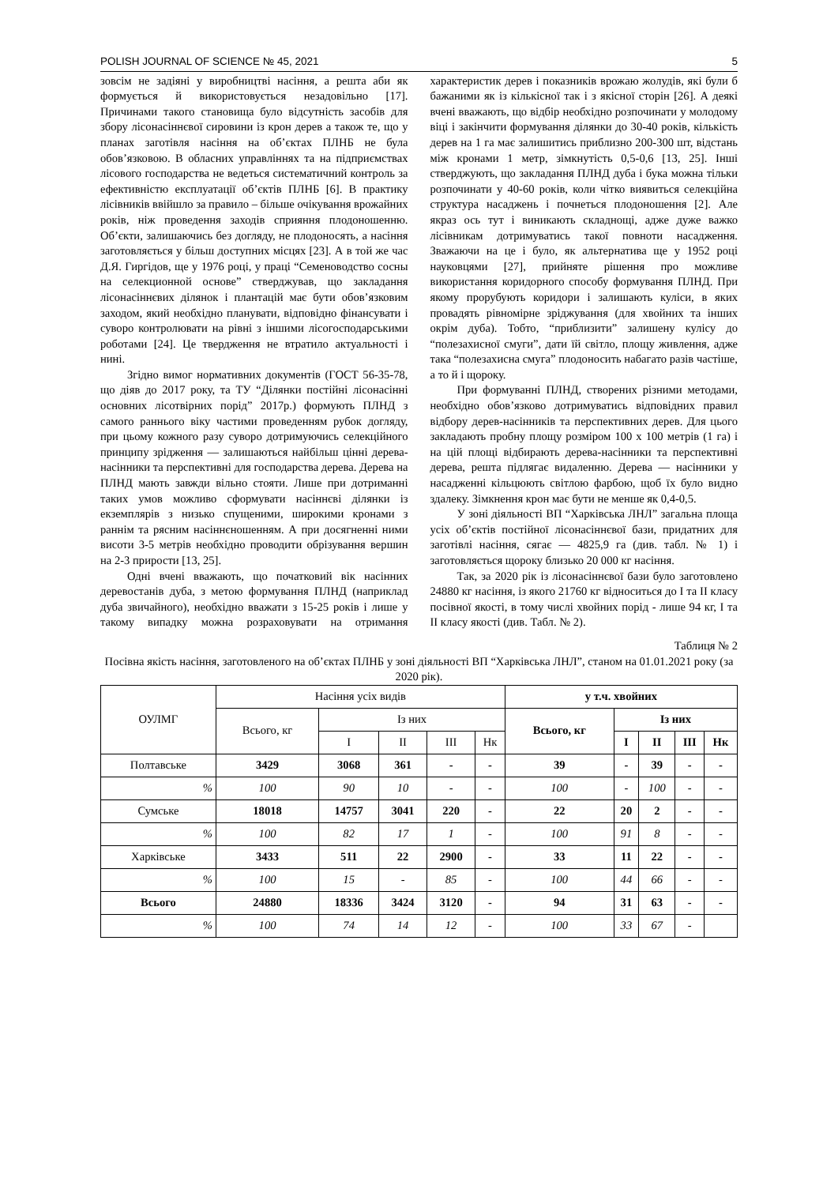POLISH JOURNAL OF SCIENCE № 45, 2021 5
зовсім не задіяні у виробництві насіння, а решта аби як формується й використовується незадовільно [17]. Причинами такого становища було відсутність засобів для збору лісонасіннєвої сировини із крон дерев а також те, що у планах заготівля насіння на об’єктах ПЛНБ не була обов’язковою. В обласних управліннях та на підприємствах лісового господарства не ведеться систематичний контроль за ефективністю експлуатації об’єктів ПЛНБ [6]. В практику лісівників ввійшло за правило – більше очікування врожайних років, ніж проведення заходів сприяння плодоношенню. Об’єкти, залишаючись без догляду, не плодоносять, а насіння заготовляється у більш доступних місцях [23]. А в той же час Д.Я. Гиргідов, ще у 1976 році, у праці “Семеноводство сосны на селекционной основе” стверджував, що закладання лісонасіннєвих ділянок і плантацій має бути обов’язковим заходом, який необхідно планувати, відповідно фінансувати і суворо контролювати на рівні з іншими лісогосподарськими роботами [24]. Це твердження не втратило актуальності і нині.
Згідно вимог нормативних документів (ГОСТ 56-35-78, що діяв до 2017 року, та ТУ “Ділянки постійні лісонасінні основних лісотвірних порід” 2017р.) формують ПЛНД з самого раннього віку частими проведенням рубок догляду, при цьому кожного разу суворо дотримуючись селекційного принципу зрідження — залишаються найбільш цінні дерева-насінники та перспективні для господарства дерева. Дерева на ПЛНД мають завжди вільно стояти. Лише при дотриманні таких умов можливо сформувати насіннєві ділянки із екземплярів з низько спущеними, широкими кронами з раннім та рясним насіннєношенням. А при досягненні ними висоти 3-5 метрів необхідно проводити обрізування вершин на 2-3 прирости [13, 25].
Одні вчені вважають, що початковий вік насінних деревостанів дуба, з метою формування ПЛНД (наприклад дуба звичайного), необхідно вважати з 15-25 років і лише у такому випадку можна розраховувати на отримання характеристик дерев і показників врожаю жолудів, які були б бажаними як із кількісної так і з якісної сторін [26]. А деякі вчені вважають, що відбір необхідно розпочинати у молодому віці і закінчити формування ділянки до 30-40 років, кількість дерев на 1 га має залишитись приблизно 200-300 шт, відстань між кронами 1 метр, зімкнутість 0,5-0,6 [13, 25]. Інші стверджують, що закладання ПЛНД дуба і бука можна тільки розпочинати у 40-60 років, коли чітко виявиться селекційна структура насаджень і почнеться плодоношення [2]. Але якраз ось тут і виникають складнощі, адже дуже важко лісівникам дотримуватись такої повноти насадження. Зважаючи на це і було, як альтернатива ще у 1952 році науковцями [27], прийняте рішення про можливе використання коридорного способу формування ПЛНД. При якому прорубують коридори і залишають куліси, в яких провадять рівномірне зріджування (для хвойних та інших окрім дуба). Тобто, “приблизити” залишену кулісу до “полезахисної смуги”, дати їй світло, площу живлення, адже така “полезахисна смуга” плодоносить набагато разів частіше, а то й і щороку.
При формуванні ПЛНД, створених різними методами, необхідно обов’язково дотримуватись відповідних правил відбору дерев-насінників та перспективних дерев. Для цього закладають пробну площу розміром 100 х 100 метрів (1 га) і на цій площі відбирають дерева-насінники та перспективні дерева, решта підлягає видаленню. Дерева — насінники у насадженні кільцюють світлою фарбою, щоб їх було видно здалеку. Зімкнення крон має бути не менше як 0,4-0,5.
У зоні діяльності ВП “Харківська ЛНЛ” загальна площа усіх об’єктів постійної лісонасіннєвої бази, придатних для заготівлі насіння, сягає — 4825,9 га (див. табл. № 1) і заготовляється щороку близько 20 000 кг насіння.
Так, за 2020 рік із лісонасіннєвої бази було заготовлено 24880 кг насіння, із якого 21760 кг відноситься до I та II класу посівної якості, в тому числі хвойних порід - лише 94 кг, I та II класу якості (див. Табл. № 2).
Таблиця № 2
Посівна якість насіння, заготовленого на об’єктах ПЛНБ у зоні діяльності ВП “Харківська ЛНЛ”, станом на 01.01.2021 року (за 2020 рік).
| ОУЛМГ | Насіння усіх видів | | | | | у т.ч. хвойних | | | | |
| --- | --- | --- | --- | --- | --- | --- | --- | --- | --- | --- |
| | Всього, кг | Із них | | | | Всього, кг | Із них | | | |
| | | I | II | III | Нк | | I | II | III | Нк |
| Полтавське | 3429 | 3068 | 361 | - | - | 39 | - | 39 | - | - |
| % | 100 | 90 | 10 | - | - | 100 | - | 100 | - | - |
| Сумське | 18018 | 14757 | 3041 | 220 | - | 22 | 20 | 2 | - | - |
| % | 100 | 82 | 17 | 1 | - | 100 | 91 | 8 | - | - |
| Харківське | 3433 | 511 | 22 | 2900 | - | 33 | 11 | 22 | - | - |
| % | 100 | 15 | - | 85 | - | 100 | 44 | 66 | - | - |
| Всього | 24880 | 18336 | 3424 | 3120 | - | 94 | 31 | 63 | - | - |
| % | 100 | 74 | 14 | 12 | - | 100 | 33 | 67 | - | |